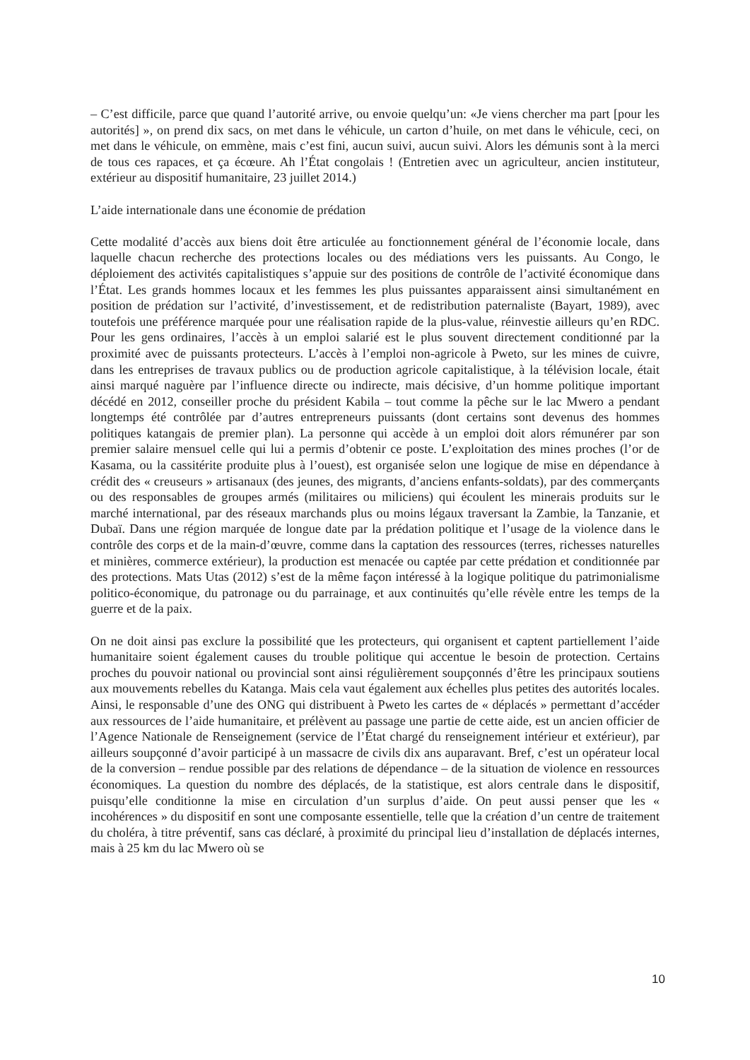– C’est difficile, parce que quand l’autorité arrive, ou envoie quelqu’un: «Je viens chercher ma part [pour les autorités] », on prend dix sacs, on met dans le véhicule, un carton d’huile, on met dans le véhicule, ceci, on met dans le véhicule, on emmène, mais c’est fini, aucun suivi, aucun suivi. Alors les démunis sont à la merci de tous ces rapaces, et ça écœure. Ah l’État congolais ! (Entretien avec un agriculteur, ancien instituteur, extérieur au dispositif humanitaire, 23 juillet 2014.)
L’aide internationale dans une économie de prédation
Cette modalité d’accès aux biens doit être articulée au fonctionnement général de l’économie locale, dans laquelle chacun recherche des protections locales ou des médiations vers les puissants. Au Congo, le déploiement des activités capitalistiques s’appuie sur des positions de contrôle de l’activité économique dans l’État. Les grands hommes locaux et les femmes les plus puissantes apparaissent ainsi simultanément en position de prédation sur l’activité, d’investissement, et de redistribution paternaliste (Bayart, 1989), avec toutefois une préférence marquée pour une réalisation rapide de la plus-value, réinvestie ailleurs qu’en RDC. Pour les gens ordinaires, l’accès à un emploi salarié est le plus souvent directement conditionné par la proximité avec de puissants protecteurs. L’accès à l’emploi non-agricole à Pweto, sur les mines de cuivre, dans les entreprises de travaux publics ou de production agricole capitalistique, à la télévision locale, était ainsi marqué naguère par l’influence directe ou indirecte, mais décisive, d’un homme politique important décédé en 2012, conseiller proche du président Kabila – tout comme la pêche sur le lac Mwero a pendant longtemps été contrôlée par d’autres entrepreneurs puissants (dont certains sont devenus des hommes politiques katangais de premier plan). La personne qui accède à un emploi doit alors rémunérer par son premier salaire mensuel celle qui lui a permis d’obtenir ce poste. L’exploitation des mines proches (l’or de Kasama, ou la cassitérite produite plus à l’ouest), est organisée selon une logique de mise en dépendance à crédit des « creuseurs » artisanaux (des jeunes, des migrants, d’anciens enfants-soldats), par des commerçants ou des responsables de groupes armés (militaires ou miliciens) qui écoulent les minerais produits sur le marché international, par des réseaux marchands plus ou moins légaux traversant la Zambie, la Tanzanie, et Dubaï. Dans une région marquée de longue date par la prédation politique et l’usage de la violence dans le contrôle des corps et de la main-d’œuvre, comme dans la captation des ressources (terres, richesses naturelles et minières, commerce extérieur), la production est menacée ou captée par cette prédation et conditionnée par des protections. Mats Utas (2012) s’est de la même façon intéressé à la logique politique du patrimonialisme politico-économique, du patronage ou du parrainage, et aux continuités qu’elle révèle entre les temps de la guerre et de la paix.
On ne doit ainsi pas exclure la possibilité que les protecteurs, qui organisent et captent partiellement l’aide humanitaire soient également causes du trouble politique qui accentue le besoin de protection. Certains proches du pouvoir national ou provincial sont ainsi régulièrement soupçonnés d’être les principaux soutiens aux mouvements rebelles du Katanga. Mais cela vaut également aux échelles plus petites des autorités locales. Ainsi, le responsable d’une des ONG qui distribuent à Pweto les cartes de « déplacés » permettant d’accéder aux ressources de l’aide humanitaire, et prélèvent au passage une partie de cette aide, est un ancien officier de l’Agence Nationale de Renseignement (service de l’État chargé du renseignement intérieur et extérieur), par ailleurs soupçonné d’avoir participé à un massacre de civils dix ans auparavant. Bref, c’est un opérateur local de la conversion – rendue possible par des relations de dépendance – de la situation de violence en ressources économiques. La question du nombre des déplacés, de la statistique, est alors centrale dans le dispositif, puisqu’elle conditionne la mise en circulation d’un surplus d’aide. On peut aussi penser que les « incohérences » du dispositif en sont une composante essentielle, telle que la création d’un centre de traitement du choléra, à titre préventif, sans cas déclaré, à proximité du principal lieu d’installation de déplacés internes, mais à 25 km du lac Mwero où se
10